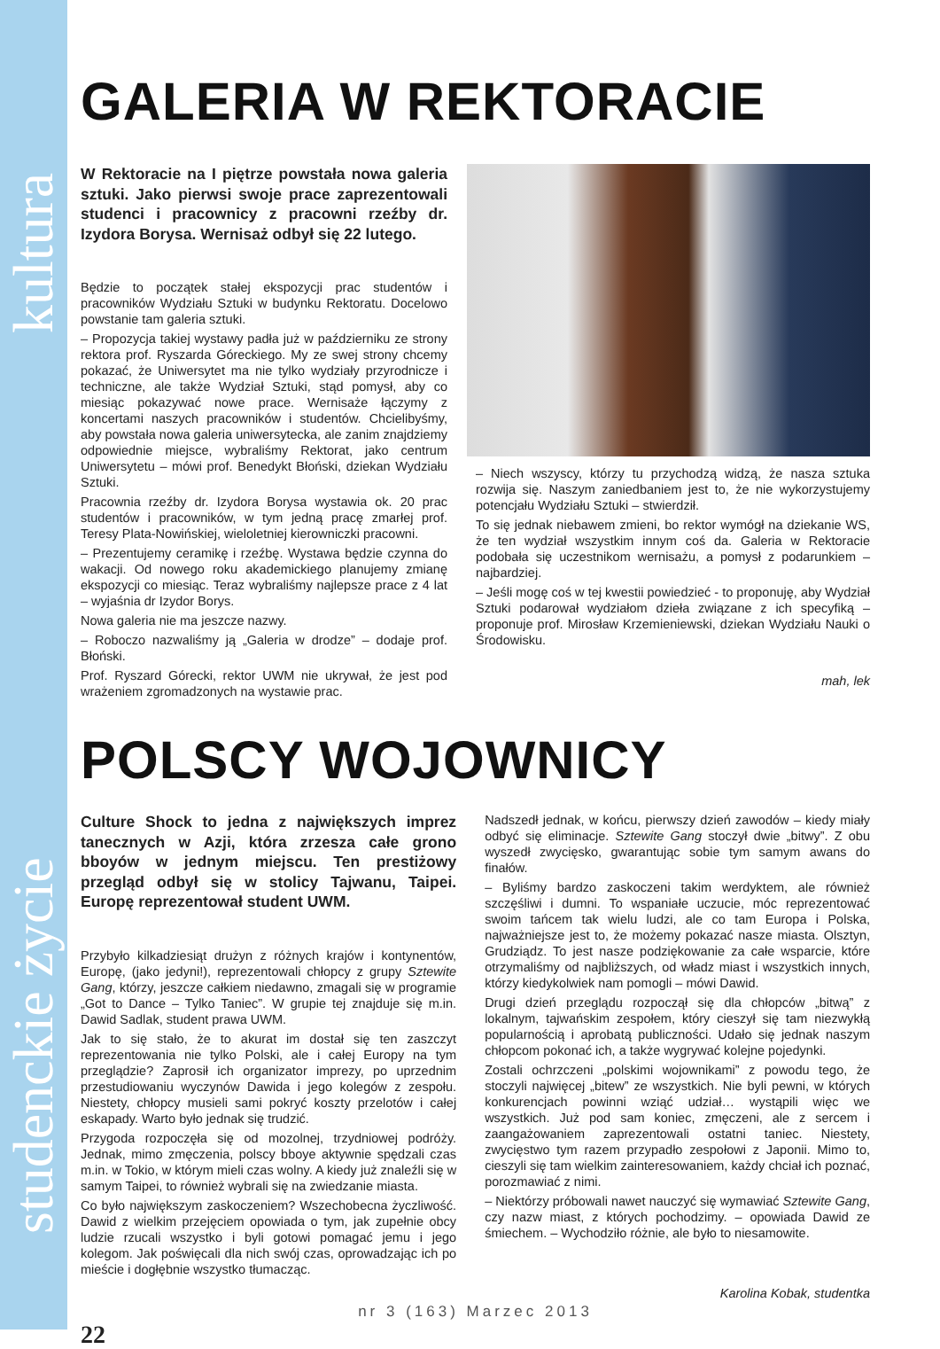kultura
studenckie życie
GALERIA W REKTORACIE
W Rektoracie na I piętrze powstała nowa galeria sztuki. Jako pierwsi swoje prace zaprezentowali studenci i pracownicy z pracowni rzeźby dr. Izydora Borysa. Wernisaż odbył się 22 lutego.
Będzie to początek stałej ekspozycji prac studentów i pracowników Wydziału Sztuki w budynku Rektoratu. Docelowo powstanie tam galeria sztuki.
– Propozycja takiej wystawy padła już w październiku ze strony rektora prof. Ryszarda Góreckiego. My ze swej strony chcemy pokazać, że Uniwersytet ma nie tylko wydziały przyrodnicze i techniczne, ale także Wydział Sztuki, stąd pomysł, aby co miesiąc pokazywać nowe prace. Wernisaże łączymy z koncertami naszych pracowników i studentów. Chcielibyśmy, aby powstała nowa galeria uniwersytecka, ale zanim znajdziemy odpowiednie miejsce, wybraliśmy Rektorat, jako centrum Uniwersytetu – mówi prof. Benedykt Błoński, dziekan Wydziału Sztuki.
Pracownia rzeźby dr. Izydora Borysa wystawia ok. 20 prac studentów i pracowników, w tym jedną pracę zmarłej prof. Teresy Plata-Nowińskiej, wieloletniej kierowniczki pracowni.
– Prezentujemy ceramikę i rzeźbę. Wystawa będzie czynna do wakacji. Od nowego roku akademickiego planujemy zmianę ekspozycji co miesiąc. Teraz wybraliśmy najlepsze prace z 4 lat – wyjaśnia dr Izydor Borys.
Nowa galeria nie ma jeszcze nazwy.
– Roboczo nazwaliśmy ją „Galeria w drodze” – dodaje prof. Błoński.
Prof. Ryszard Górecki, rektor UWM nie ukrywał, że jest pod wrażeniem zgromadzonych na wystawie prac.
– Niech wszyscy, którzy tu przychodzą widzą, że nasza sztuka rozwija się. Naszym zaniedbaniem jest to, że nie wykorzystujemy potencjału Wydziału Sztuki – stwierdził.
To się jednak niebawem zmieni, bo rektor wymógł na dziekanie WS, że ten wydział wszystkim innym coś da. Galeria w Rektoracie podobała się uczestnikom wernisażu, a pomysł z podarunkiem – najbardziej.
– Jeśli mogę coś w tej kwestii powiedzieć - to proponuję, aby Wydział Sztuki podarował wydziałom dzieła związane z ich specyfiką – proponuje prof. Mirosław Krzemieniewski, dziekan Wydziału Nauki o Środowisku.
mah, lek
POLSCY WOJOWNICY
Culture Shock to jedna z największych imprez tanecznych w Azji, która zrzesza całe grono bboyów w jednym miejscu. Ten prestiżowy przegląd odbył się w stolicy Tajwanu, Taipei. Europę reprezentował student UWM.
Przybyło kilkadziesiąt drużyn z różnych krajów i kontynentów, Europę, (jako jedyni!), reprezentowali chłopcy z grupy Sztewite Gang, którzy, jeszcze całkiem niedawno, zmagali się w programie „Got to Dance – Tylko Taniec”. W grupie tej znajduje się m.in. Dawid Sadlak, student prawa UWM.
Jak to się stało, że to akurat im dostał się ten zaszczyt reprezentowania nie tylko Polski, ale i całej Europy na tym przeglądzie? Zaprosił ich organizator imprezy, po uprzednim przestudiowaniu wyczynów Dawida i jego kolegów z zespołu. Niestety, chłopcy musieli sami pokryć koszty przelotów i całej eskapady. Warto było jednak się trudzić.
Przygoda rozpoczęła się od mozolnej, trzydniowej podróży. Jednak, mimo zmęczenia, polscy bboye aktywnie spędzali czas m.in. w Tokio, w którym mieli czas wolny. A kiedy już znaleźli się w samym Taipei, to również wybrali się na zwiedzanie miasta.
Co było największym zaskoczeniem? Wszechobecna życzliwość. Dawid z wielkim przejęciem opowiada o tym, jak zupełnie obcy ludzie rzucali wszystko i byli gotowi pomagać jemu i jego kolegom. Jak poświęcali dla nich swój czas, oprowadzając ich po mieście i dogłębnie wszystko tłumacząc.
Nadszedł jednak, w końcu, pierwszy dzień zawodów – kiedy miały odbyć się eliminacje. Sztewite Gang stoczył dwie „bitwy”. Z obu wyszedł zwycięsko, gwarantując sobie tym samym awans do finałów.
– Byliśmy bardzo zaskoczeni takim werdyktem, ale również szczęśliwi i dumni. To wspaniałe uczucie, móc reprezentować swoim tańcem tak wielu ludzi, ale co tam Europa i Polska, najważniejsze jest to, że możemy pokazać nasze miasta. Olsztyn, Grudziądz. To jest nasze podziękowanie za całe wsparcie, które otrzymaliśmy od najbliższych, od władz miast i wszystkich innych, którzy kiedykolwiek nam pomogli – mówi Dawid.
Drugi dzień przeglądu rozpoczął się dla chłopców „bitwą” z lokalnym, tajwańskim zespołem, który cieszył się tam niezwykłą popularnością i aprobatą publiczności. Udało się jednak naszym chłopcom pokonać ich, a także wygrywać kolejne pojedynki.
Zostali ochrzczeni „polskimi wojownikami” z powodu tego, że stoczyli najwięcej „bitew” ze wszystkich. Nie byli pewni, w których konkurencjach powinni wziąć udział… wystąpili więc we wszystkich. Już pod sam koniec, zmęczeni, ale z sercem i zaangażowaniem zaprezentowali ostatni taniec. Niestety, zwycięstwo tym razem przypadło zespołowi z Japonii. Mimo to, cieszyli się tam wielkim zainteresowaniem, każdy chciał ich poznać, porozmawiać z nimi.
– Niektórzy próbowali nawet nauczyć się wymawiać Sztewite Gang, czy nazw miast, z których pochodzimy. – opowiada Dawid ze śmiechem. – Wychodziło różnie, ale było to niesamowite.
Karolina Kobak, studentka
nr 3 (163) Marzec 2013
22